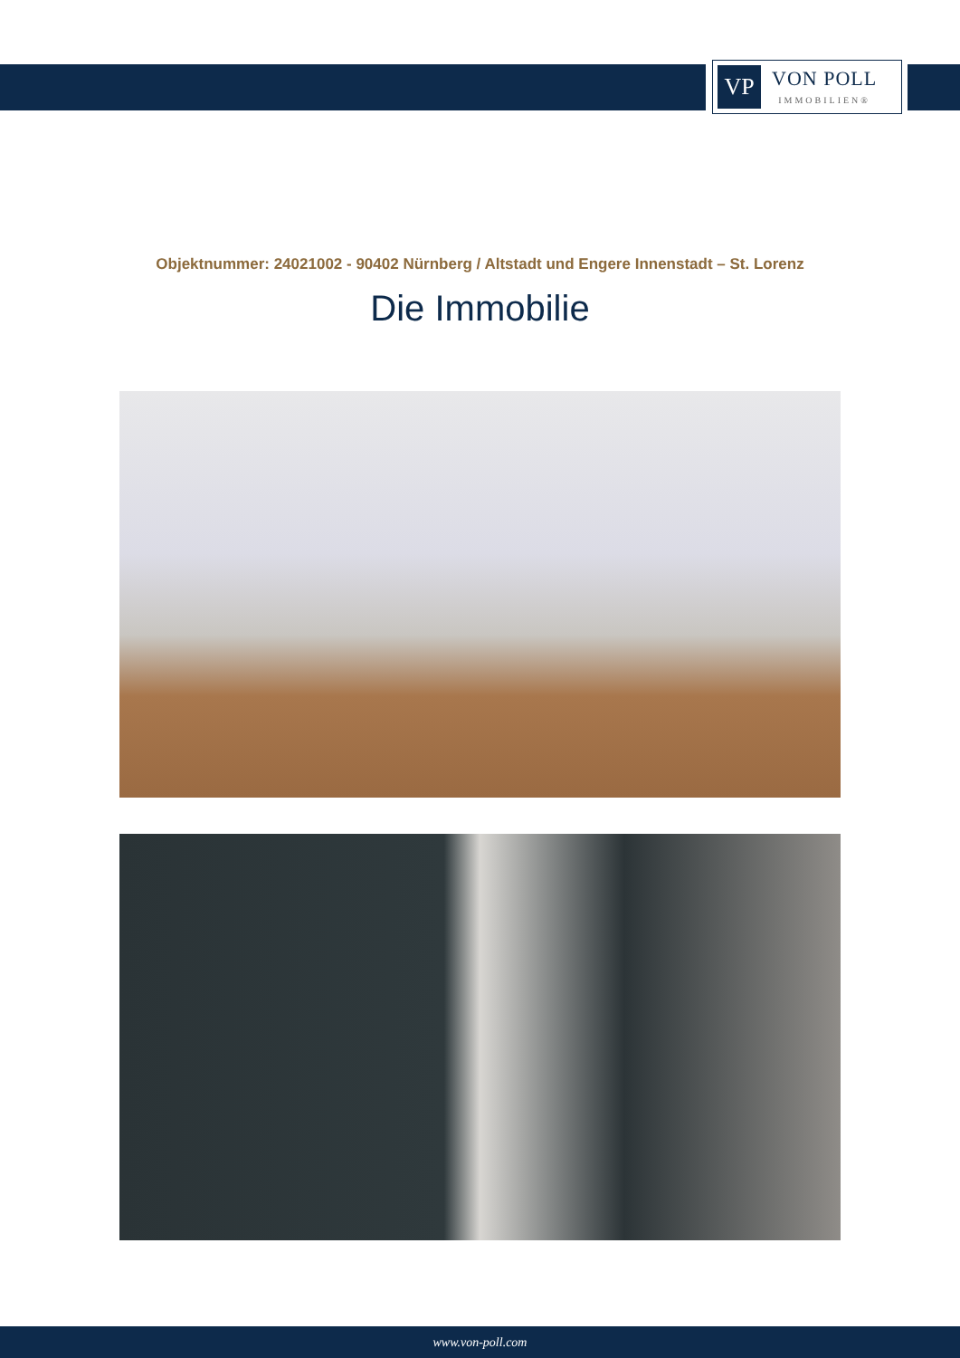VP
VON POLL
IMMOBILIEN®
Objektnummer: 24021002 - 90402 Nürnberg / Altstadt und Engere Innenstadt – St. Lorenz
Die Immobilie
www.von-poll.com